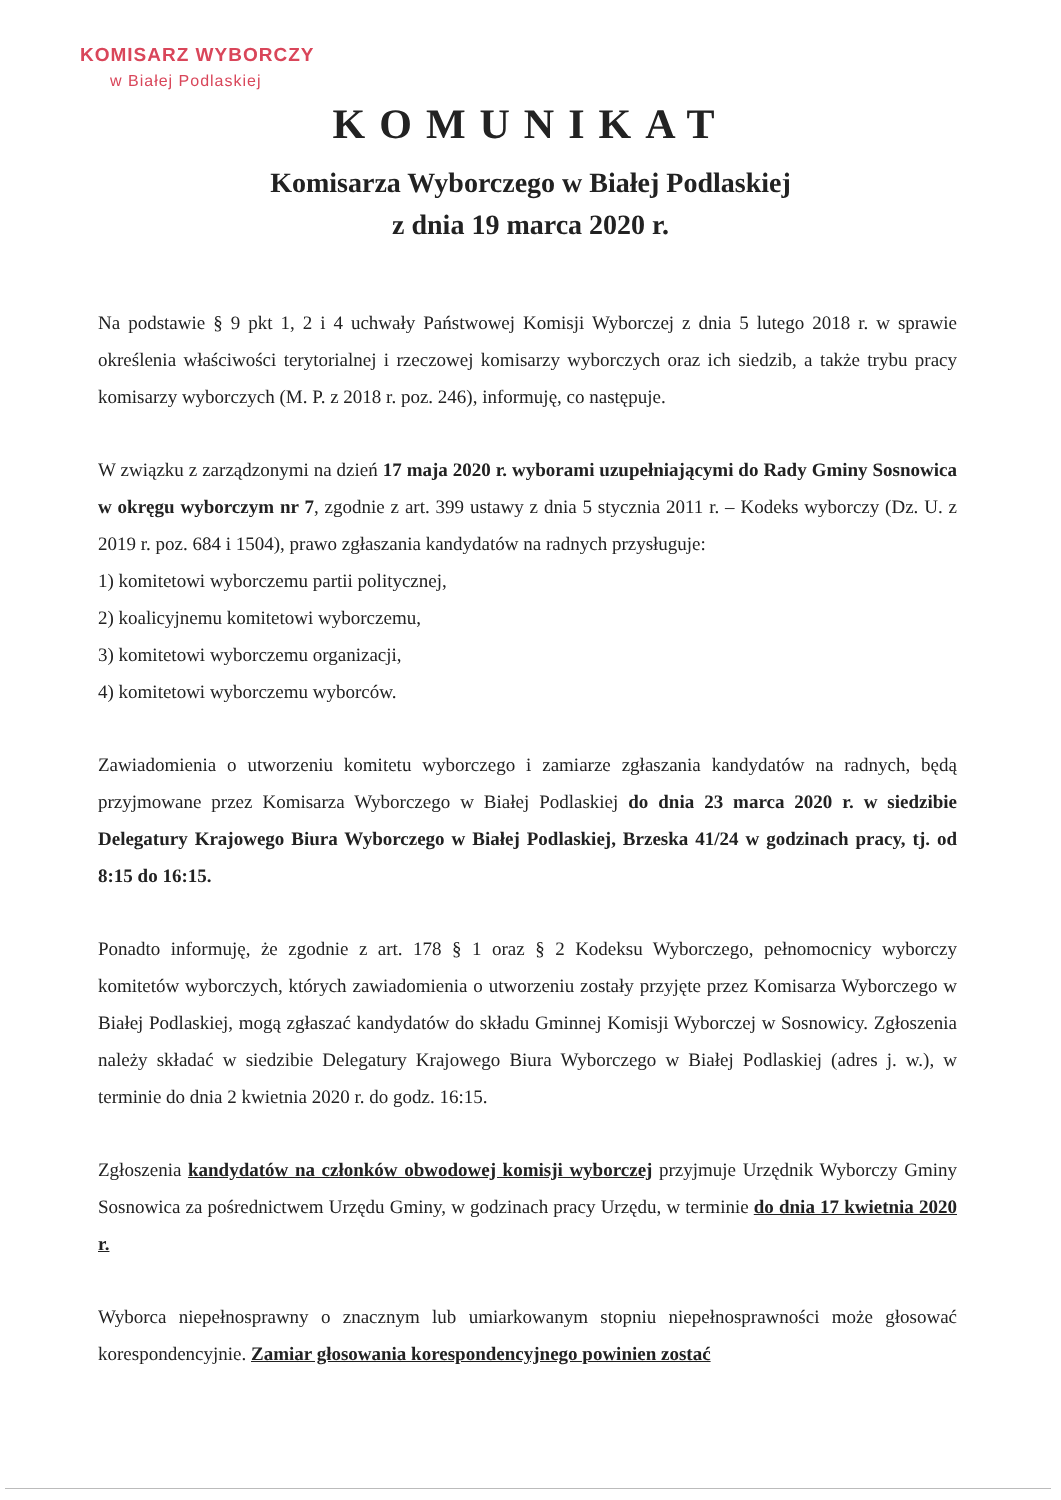KOMISARZ WYBORCZY
w Białej Podlaskiej
KOMUNIKAT
Komisarza Wyborczego w Białej Podlaskiej
z dnia 19 marca 2020 r.
Na podstawie § 9 pkt 1, 2 i 4 uchwały Państwowej Komisji Wyborczej z dnia 5 lutego 2018 r. w sprawie określenia właściwości terytorialnej i rzeczowej komisarzy wyborczych oraz ich siedzib, a także trybu pracy komisarzy wyborczych (M. P. z 2018 r. poz. 246), informuję, co następuje.
W związku z zarządzonymi na dzień 17 maja 2020 r. wyborami uzupełniającymi do Rady Gminy Sosnowica w okręgu wyborczym nr 7, zgodnie z art. 399 ustawy z dnia 5 stycznia 2011 r. – Kodeks wyborczy (Dz. U. z 2019 r. poz. 684 i 1504), prawo zgłaszania kandydatów na radnych przysługuje:
1) komitetowi wyborczemu partii politycznej,
2) koalicyjnemu komitetowi wyborczemu,
3) komitetowi wyborczemu organizacji,
4) komitetowi wyborczemu wyborców.
Zawiadomienia o utworzeniu komitetu wyborczego i zamiarze zgłaszania kandydatów na radnych, będą przyjmowane przez Komisarza Wyborczego w Białej Podlaskiej do dnia 23 marca 2020 r. w siedzibie Delegatury Krajowego Biura Wyborczego w Białej Podlaskiej, Brzeska 41/24 w godzinach pracy, tj. od 8:15 do 16:15.
Ponadto informuję, że zgodnie z art. 178 § 1 oraz § 2 Kodeksu Wyborczego, pełnomocnicy wyborczy komitetów wyborczych, których zawiadomienia o utworzeniu zostały przyjęte przez Komisarza Wyborczego w Białej Podlaskiej, mogą zgłaszać kandydatów do składu Gminnej Komisji Wyborczej w Sosnowicy. Zgłoszenia należy składać w siedzibie Delegatury Krajowego Biura Wyborczego w Białej Podlaskiej (adres j. w.), w terminie do dnia 2 kwietnia 2020 r. do godz. 16:15.
Zgłoszenia kandydatów na członków obwodowej komisji wyborczej przyjmuje Urzędnik Wyborczy Gminy Sosnowica za pośrednictwem Urzędu Gminy, w godzinach pracy Urzędu, w terminie do dnia 17 kwietnia 2020 r.
Wyborca niepełnosprawny o znacznym lub umiarkowanym stopniu niepełnosprawności może głosować korespondencyjnie. Zamiar głosowania korespondencyjnego powinien zostać